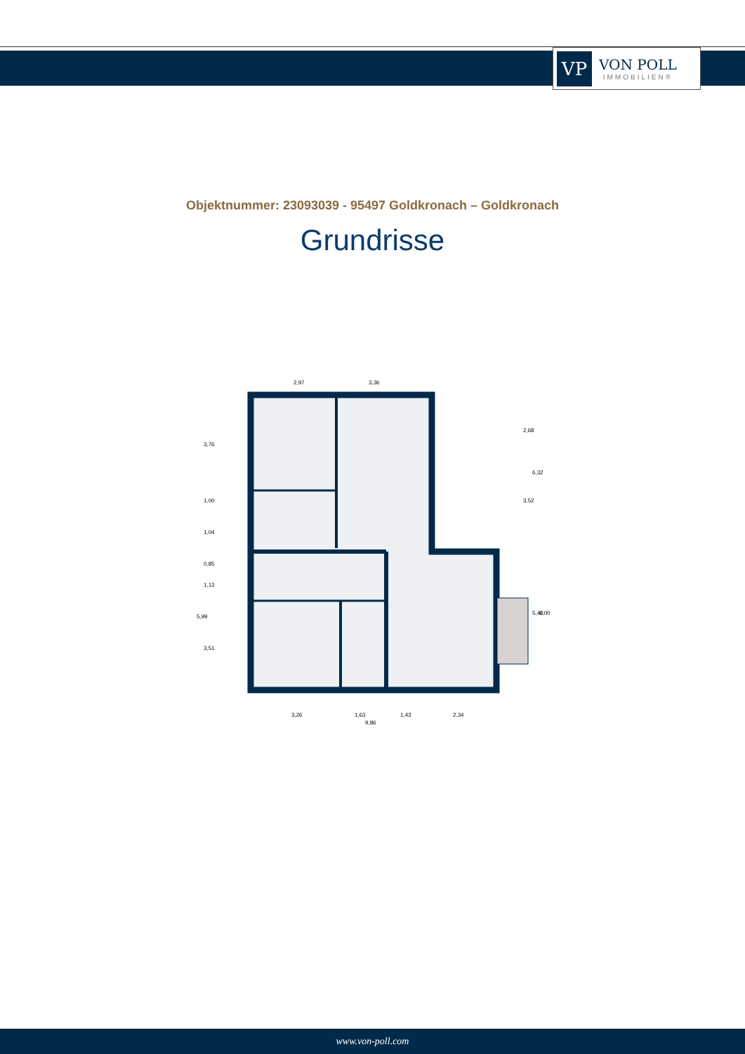VP
VON POLL
IMMOBILIEN®
Objektnummer: 23093039 - 95497 Goldkronach – Goldkronach
Grundrisse
2,97
3,36
3,26
1,63
1,43
2,34
9,86
3,76
1,00
1,04
0,85
1,13
5,99
3,51
2,68
6,32
3,52
5,40
6,00
www.von-poll.com